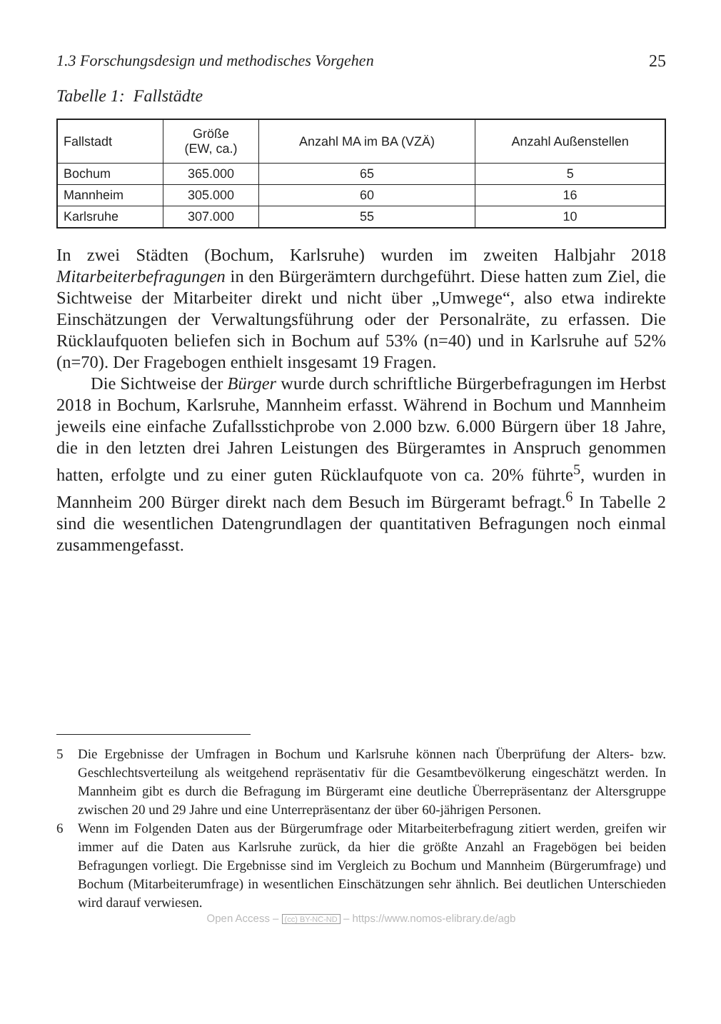1.3 Forschungsdesign und methodisches Vorgehen 25
Tabelle 1: Fallstädte
| Fallstadt | Größe (EW, ca.) | Anzahl MA im BA (VZÄ) | Anzahl Außenstellen |
| --- | --- | --- | --- |
| Bochum | 365.000 | 65 | 5 |
| Mannheim | 305.000 | 60 | 16 |
| Karlsruhe | 307.000 | 55 | 10 |
In zwei Städten (Bochum, Karlsruhe) wurden im zweiten Halbjahr 2018 Mitarbeiterbefragungen in den Bürgerämtern durchgeführt. Diese hatten zum Ziel, die Sichtweise der Mitarbeiter direkt und nicht über „Umwege“, also etwa indirekte Einschätzungen der Verwaltungsführung oder der Personalräte, zu erfassen. Die Rücklaufquoten beliefen sich in Bochum auf 53% (n=40) und in Karlsruhe auf 52% (n=70). Der Fragebogen enthielt insgesamt 19 Fragen.
Die Sichtweise der Bürger wurde durch schriftliche Bürgerbefragungen im Herbst 2018 in Bochum, Karlsruhe, Mannheim erfasst. Während in Bochum und Mannheim jeweils eine einfache Zufallsstichprobe von 2.000 bzw. 6.000 Bürgern über 18 Jahre, die in den letzten drei Jahren Leistungen des Bürgeramtes in Anspruch genommen hatten, erfolgte und zu einer guten Rücklaufquote von ca. 20% führte<sup>5</sup>, wurden in Mannheim 200 Bürger direkt nach dem Besuch im Bürgeramt befragt.<sup>6</sup> In Tabelle 2 sind die wesentlichen Datengrundlagen der quantitativen Befragungen noch einmal zusammengefasst.
5 Die Ergebnisse der Umfragen in Bochum und Karlsruhe können nach Überprüfung der Alters- bzw. Geschlechtsverteilung als weitgehend repräsentativ für die Gesamtbevölkerung eingeschätzt werden. In Mannheim gibt es durch die Befragung im Bürgeramt eine deutliche Überrepräsentanz der Altersgruppe zwischen 20 und 29 Jahre und eine Unterrepräsentanz der über 60-jährigen Personen.
6 Wenn im Folgenden Daten aus der Bürgerumfrage oder Mitarbeiterbefragung zitiert werden, greifen wir immer auf die Daten aus Karlsruhe zurück, da hier die größte Anzahl an Fragebögen bei beiden Befragungen vorliegt. Die Ergebnisse sind im Vergleich zu Bochum und Mannheim (Bürgerumfrage) und Bochum (Mitarbeiterumfrage) in wesentlichen Einschätzungen sehr ähnlich. Bei deutlichen Unterschieden wird darauf verwiesen.
Open Access – (cc) BY-NC-ND – https://www.nomos-elibrary.de/agb